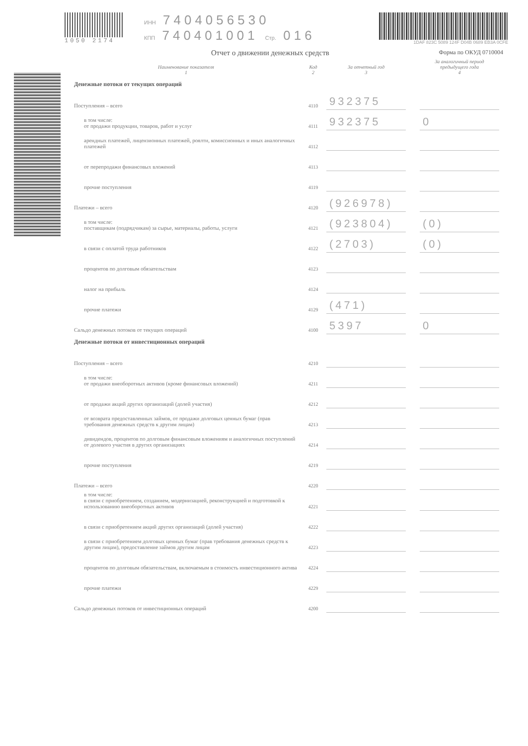1050 2174 ИНН 7404056530
КПП 740401001 Стр. 016
1DAF 823C 5089 124F D04B 0689 EB3A 0CFE
Отчет о движении денежных средств Форма по ОКУД 0710004
| Наименование показателя 1 | Код 2 | За отчетный год 3 | | За аналогичный период предыдущего года 4 |
| --- | --- | --- | --- | --- |
| Денежные потоки от текущих операций | | | | |
| Поступления – всего | 4110 | 932375 | | |
| в том числе: от продажи продукции, товаров, работ и услуг | 4111 | 932375 | | 0 |
| арендных платежей, лицензионных платежей, роялти, комиссионных и иных аналогичных платежей | 4112 | | | |
| от перепродажи финансовых вложений | 4113 | | | |
| прочие поступления | 4119 | | | |
| Платежи – всего | 4120 | (926978) | | |
| в том числе: поставщикам (подрядчикам) за сырье, материалы, работы, услуги | 4121 | (923804) | | (0) |
| в связи с оплатой труда работников | 4122 | (2703) | | (0) |
| процентов по долговым обязательствам | 4123 | | | |
| налог на прибыль | 4124 | | | |
| прочие платежи | 4129 | (471) | | |
| Сальдо денежных потоков от текущих операций | 4100 | 5397 | | 0 |
| Денежные потоки от инвестиционных операций | | | | |
| Поступления – всего | 4210 | | | |
| в том числе: от продажи внеоборотных активов (кроме финансовых вложений) | 4211 | | | |
| от продажи акций других организаций (долей участия) | 4212 | | | |
| от возврата предоставленных займов, от продажи долговых ценных бумаг (прав требования денежных средств к другим лицам) | 4213 | | | |
| дивидендов, процентов по долговым финансовым вложениям и аналогичных поступлений от долевого участия в других организациях | 4214 | | | |
| прочие поступления | 4219 | | | |
| Платежи – всего | 4220 | | | |
| в том числе: в связи с приобретением, созданием, модернизацией, реконструкцией и подготовкой к использованию внеоборотных активов | 4221 | | | |
| в связи с приобретением акций других организаций (долей участия) | 4222 | | | |
| в связи с приобретением долговых ценных бумаг (прав требования денежных средств к другим лицам), предоставление займов другим лицам | 4223 | | | |
| процентов по долговым обязательствам, включаемым в стоимость инвестиционного актива | 4224 | | | |
| прочие платежи | 4229 | | | |
| Сальдо денежных потоков от инвестиционных операций | 4200 | | | |